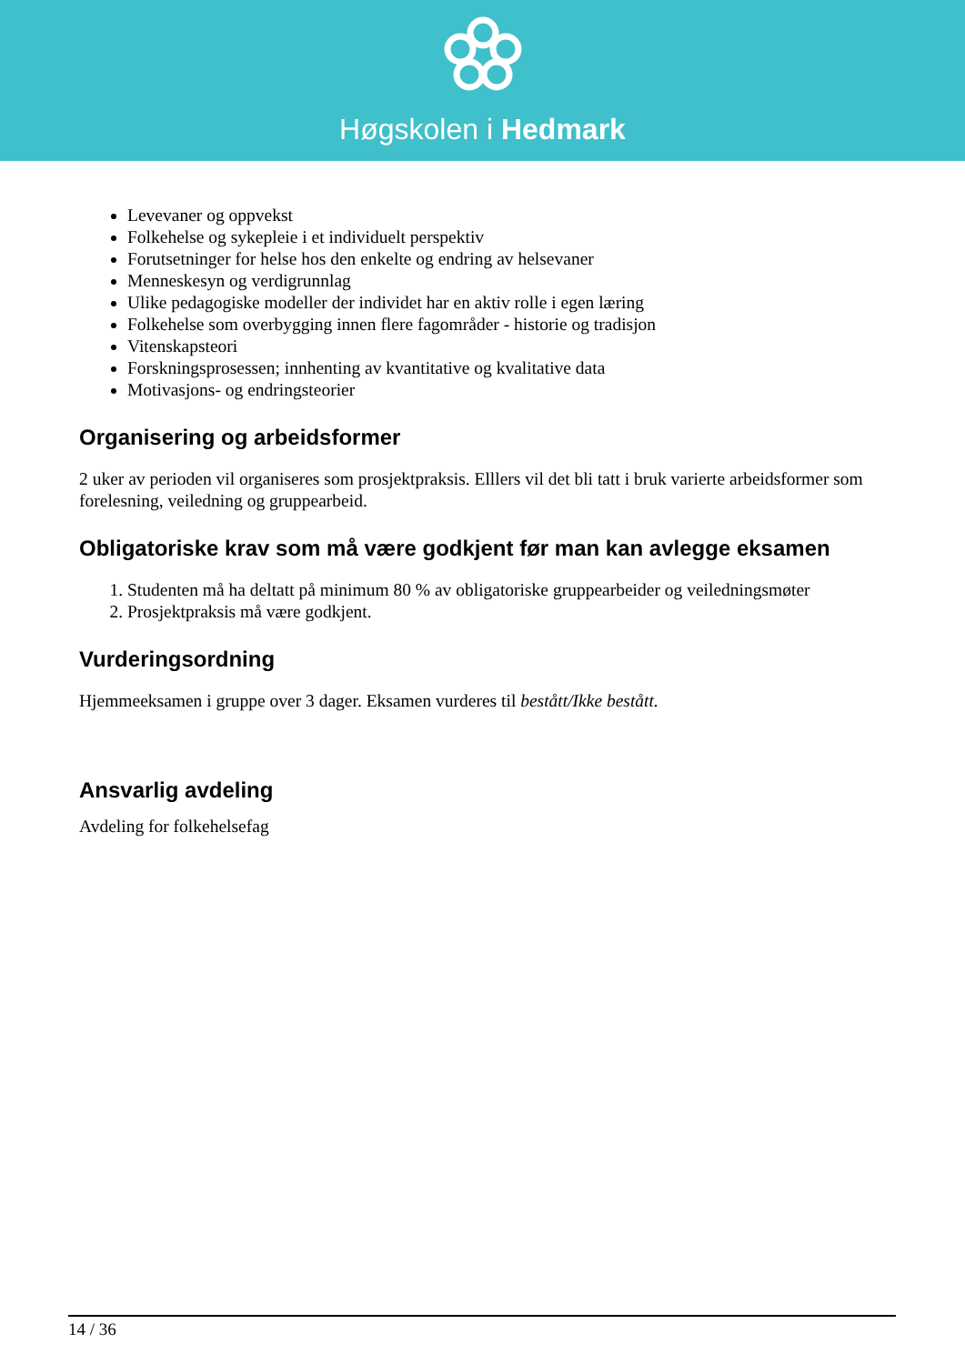Høgskolen i Hedmark
Levevaner og oppvekst
Folkehelse og sykepleie i et individuelt perspektiv
Forutsetninger for helse hos den enkelte og endring av helsevaner
Menneskesyn og verdigrunnlag
Ulike pedagogiske modeller der individet har en aktiv rolle i egen læring
Folkehelse som overbygging innen flere fagområder - historie og tradisjon
Vitenskapsteori
Forskningsprosessen; innhenting av kvantitative og kvalitative data
Motivasjons- og endringsteorier
Organisering og arbeidsformer
2 uker av perioden vil organiseres som prosjektpraksis. Elllers vil det bli tatt i bruk varierte arbeidsformer som forelesning, veiledning og gruppearbeid.
Obligatoriske krav som må være godkjent før man kan avlegge eksamen
1. Studenten må ha deltatt på minimum 80 % av obligatoriske gruppearbeider og veiledningsmøter
2. Prosjektpraksis må være godkjent.
Vurderingsordning
Hjemmeeksamen i gruppe over 3 dager. Eksamen vurderes til bestått/Ikke bestått.
Ansvarlig avdeling
Avdeling for folkehelsefag
14 / 36